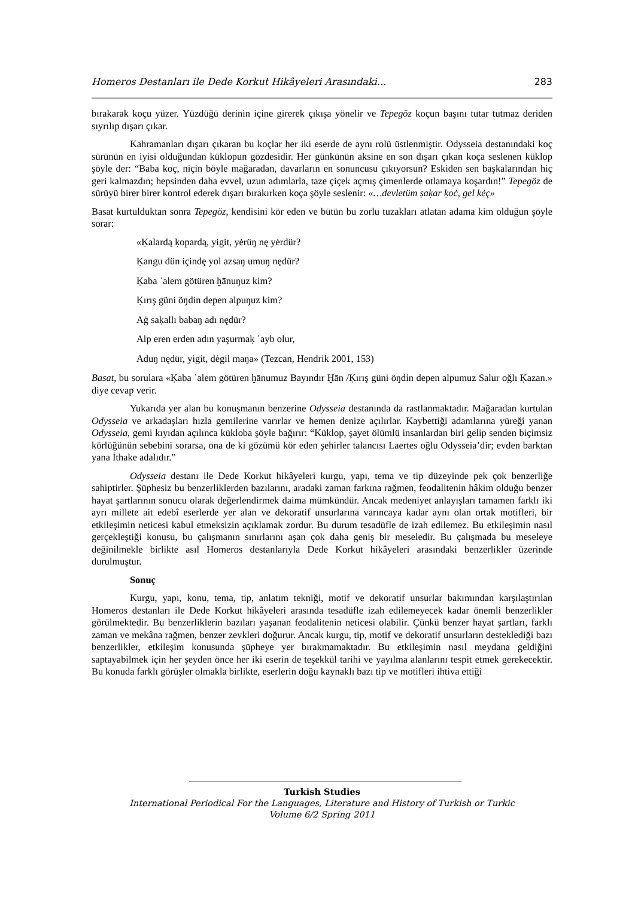Homeros Destanları ile Dede Korkut Hikâyeleri Arasındaki… 283
bırakarak koçu yüzer. Yüzdüğü derinin içine girerek çıkışa yönelir ve Tepegöz koçun başını tutar tutmaz deriden sıyrılıp dışarı çıkar.
Kahramanları dışarı çıkaran bu koçlar her iki eserde de aynı rolü üstlenmiştir. Odysseia destanındaki koç sürünün en iyisi olduğundan küklopun gözdesidir. Her günkünün aksine en son dışarı çıkan koça seslenen küklop şöyle der: “Baba koç, niçin böyle mağaradan, davarların en sonuncusu çıkıyorsun? Eskiden sen başkalarından hiç geri kalmazdın; hepsinden daha evvel, uzun adımlarla, taze çiçek açmış çimenlerde otlamaya koşardın!” Tepegöz de sürüyü birer birer kontrol ederek dışarı bırakırken koça şöyle seslenir: «…devletüm ṣaḳar ḳoċ, gel kėç»
Basat kurtulduktan sonra Tepegöz, kendisini kör eden ve bütün bu zorlu tuzakları atlatan adama kim olduğun şöyle sorar:
«Ḳalardą ḳopardą, yigit, yėrüŋ nę yėrdür?
Ḳangu dün içindę yol azsaŋ umuŋ nędür?
Ḳaba ʿalem götüren ḫānuŋuz kim?
Ḳırış güni öŋdin depen alpuŋuz kim?
Aġ saḳallı babaŋ adı nędür?
Alp eren erden adın yaşurmaḳ ʿayb olur,
Aduŋ nędür, yigit, dėgil maŋa» (Tezcan, Hendrik 2001, 153)
Basat, bu sorulara «Ḳaba ʿalem götüren ḫānumuz Bayındır Ḫān /Ḳırış güni öŋdin depen alpumuz Salur oğlı Ḳazan.» diye cevap verir.
Yukarıda yer alan bu konuşmanın benzerine Odysseia destanında da rastlanmaktadır. Mağaradan kurtulan Odysseia ve arkadaşları hızla gemilerine varırlar ve hemen denize açılırlar. Kaybettiği adamlarına yüreği yanan Odysseia, gemi kıyıdan açılınca kükloba şöyle bağırır: “Küklop, şayet ölümlü insanlardan biri gelip senden biçimsiz körlüğünün sebebini sorarsa, ona de ki gözümü kör eden şehirler talancısı Laertes oğlu Odysseia’dir; evden barktan yana İthake adalıdır.”
Odysseia destanı ile Dede Korkut hikâyeleri kurgu, yapı, tema ve tip düzeyinde pek çok benzerliğe sahiptirler. Şüphesiz bu benzerliklerden bazılarını, aradaki zaman farkına rağmen, feodalitenin hâkim olduğu benzer hayat şartlarının sonucu olarak değerlendirmek daima mümkündür. Ancak medeniyet anlayışları tamamen farklı iki ayrı millete ait edebî eserlerde yer alan ve dekoratif unsurlarına varıncaya kadar aynı olan ortak motifleri, bir etkileşimin neticesi kabul etmeksizin açıklamak zordur. Bu durum tesadüfle de izah edilemez. Bu etkileşimin nasıl gerçekleştiği konusu, bu çalışmanın sınırlarını aşan çok daha geniş bir meseledir. Bu çalışmada bu meseleye değinilmekle birlikte asıl Homeros destanlarıyla Dede Korkut hikâyeleri arasındaki benzerlikler üzerinde durulmuştur.
Sonuç
Kurgu, yapı, konu, tema, tip, anlatım tekniği, motif ve dekoratif unsurlar bakımından karşılaştırılan Homeros destanları ile Dede Korkut hikâyeleri arasında tesadüfle izah edilemeyecek kadar önemli benzerlikler görülmektedir. Bu benzerliklerin bazıları yaşanan feodalitenin neticesi olabilir. Çünkü benzer hayat şartları, farklı zaman ve mekâna rağmen, benzer zevkleri doğurur. Ancak kurgu, tip, motif ve dekoratif unsurların desteklediği bazı benzerlikler, etkileşim konusunda şüpheye yer bırakmamaktadır. Bu etkileşimin nasıl meydana geldiğini saptayabilmek için her şeyden önce her iki eserin de teşekkül tarihi ve yayılma alanlarını tespit etmek gerekecektir. Bu konuda farklı görüşler olmakla birlikte, eserlerin doğu kaynaklı bazı tip ve motifleri ihtiva ettiği
Turkish Studies
International Periodical For the Languages, Literature and History of Turkish or Turkic
Volume 6/2 Spring 2011